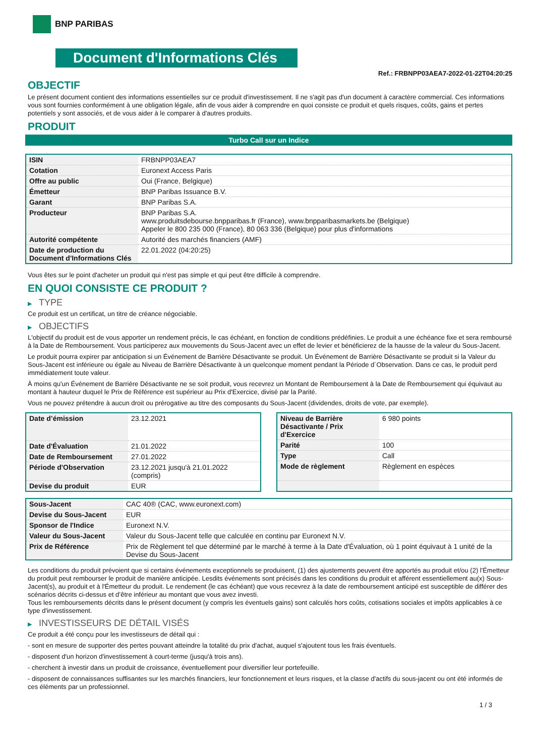BNP PARIBAS
Document d'Informations Clés
Ref.: FRBNPP03AEA7-2022-01-22T04:20:25
OBJECTIF
Le présent document contient des informations essentielles sur ce produit d'investissement. Il ne s'agit pas d'un document à caractère commercial. Ces informations vous sont fournies conformément à une obligation légale, afin de vous aider à comprendre en quoi consiste ce produit et quels risques, coûts, gains et pertes potentiels y sont associés, et de vous aider à le comparer à d'autres produits.
PRODUIT
Turbo Call sur un Indice
| ISIN | FRBNPP03AEA7 |
| Cotation | Euronext Access Paris |
| Offre au public | Oui (France, Belgique) |
| Émetteur | BNP Paribas Issuance B.V. |
| Garant | BNP Paribas S.A. |
| Producteur | BNP Paribas S.A. www.produitsdebourse.bnpparibas.fr (France), www.bnpparibasmarkets.be (Belgique) Appeler le 800 235 000 (France), 80 063 336 (Belgique) pour plus d'informations |
| Autorité compétente | Autorité des marchés financiers (AMF) |
| Date de production du Document d'Informations Clés | 22.01.2022 (04:20:25) |
Vous êtes sur le point d'acheter un produit qui n'est pas simple et qui peut être difficile à comprendre.
EN QUOI CONSISTE CE PRODUIT ?
▶ TYPE
Ce produit est un certificat, un titre de créance négociable.
▶ OBJECTIFS
L'objectif du produit est de vous apporter un rendement précis, le cas échéant, en fonction de conditions prédéfinies. Le produit a une échéance fixe et sera remboursé à la Date de Remboursement. Vous participerez aux mouvements du Sous-Jacent avec un effet de levier et bénéficierez de la hausse de la valeur du Sous-Jacent.
Le produit pourra expirer par anticipation si un Événement de Barrière Désactivante se produit. Un Événement de Barrière Désactivante se produit si la Valeur du Sous-Jacent est inférieure ou égale au Niveau de Barrière Désactivante à un quelconque moment pendant la Période d´Observation. Dans ce cas, le produit perd immédiatement toute valeur.
À moins qu'un Événement de Barrière Désactivante ne se soit produit, vous recevrez un Montant de Remboursement à la Date de Remboursement qui équivaut au montant à hauteur duquel le Prix de Référence est supérieur au Prix d'Exercice, divisé par la Parité.
Vous ne pouvez prétendre à aucun droit ou prérogative au titre des composants du Sous-Jacent (dividendes, droits de vote, par exemple).
| Date d’émission | 23.12.2021 |
| Date d'Évaluation | 21.01.2022 |
| Date de Remboursement | 27.01.2022 |
| Période d'Observation | 23.12.2021 jusqu'à 21.01.2022 (compris) |
| Devise du produit | EUR |
| Niveau de Barrière Désactivante / Prix d'Exercice | 6 980 points |
| Parité | 100 |
| Type | Call |
| Mode de règlement | Règlement en espèces |
| Sous-Jacent | CAC 40® (CAC, www.euronext.com) |
| Devise du Sous-Jacent | EUR |
| Sponsor de l'Indice | Euronext N.V. |
| Valeur du Sous-Jacent | Valeur du Sous-Jacent telle que calculée en continu par Euronext N.V. |
| Prix de Référence | Prix de Règlement tel que déterminé par le marché à terme à la Date d'Évaluation, où 1 point équivaut à 1 unité de la Devise du Sous-Jacent |
Les conditions du produit prévoient que si certains événements exceptionnels se produisent, (1) des ajustements peuvent être apportés au produit et/ou (2) l'Émetteur du produit peut rembourser le produit de manière anticipée. Lesdits événements sont précisés dans les conditions du produit et afférent essentiellement au(x) Sous-Jacent(s), au produit et à l'Émetteur du produit. Le rendement (le cas échéant) que vous recevrez à la date de remboursement anticipé est susceptible de différer des scénarios décrits ci-dessus et d’être inférieur au montant que vous avez investi.
Tous les remboursements décrits dans le présent document (y compris les éventuels gains) sont calculés hors coûts, cotisations sociales et impôts applicables à ce type d'investissement.
▶ INVESTISSEURS DE DÉTAIL VISÉS
Ce produit a été conçu pour les investisseurs de détail qui :
- sont en mesure de supporter des pertes pouvant atteindre la totalité du prix d'achat, auquel s'ajoutent tous les frais éventuels.
- disposent d'un horizon d'investissement à court-terme (jusqu'à trois ans).
- cherchent à investir dans un produit de croissance, éventuellement pour diversifier leur portefeuille.
- disposent de connaissances suffisantes sur les marchés financiers, leur fonctionnement et leurs risques, et la classe d'actifs du sous-jacent ou ont été informés de ces éléments par un professionnel.
1 / 3